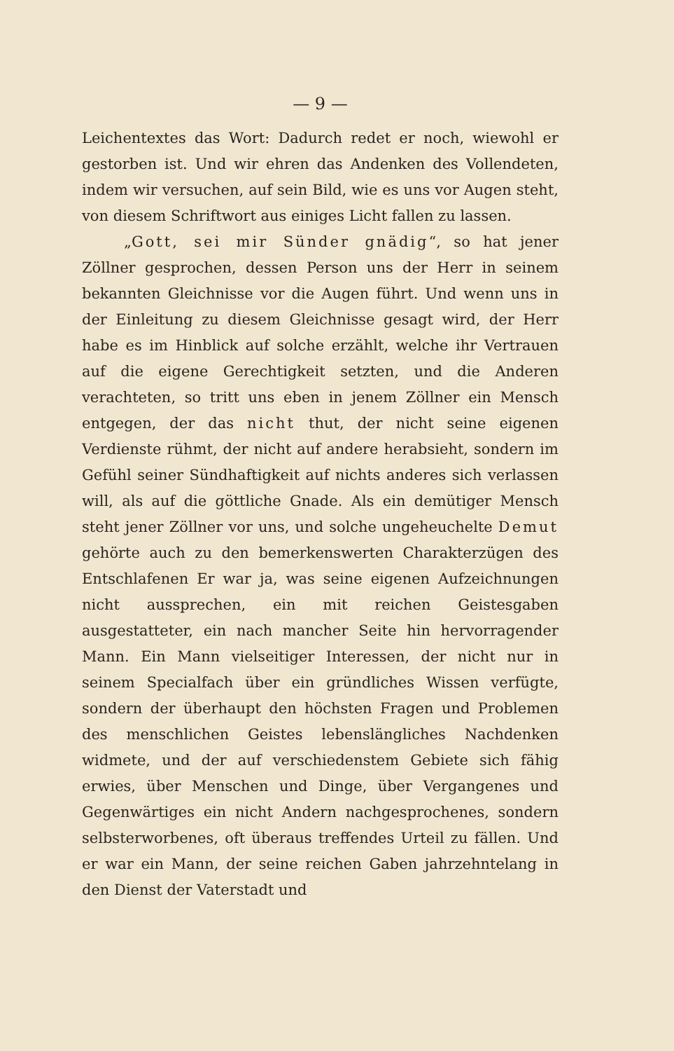— 9 —
Leichentextes das Wort: Dadurch redet er noch, wiewohl er gestorben ist. Und wir ehren das Andenken des Vollendeten, indem wir versuchen, auf sein Bild, wie es uns vor Augen steht, von diesem Schriftwort aus einiges Licht fallen zu lassen.
„Gott, sei mir Sünder gnädig“, so hat jener Zöllner gesprochen, dessen Person uns der Herr in seinem bekannten Gleichnisse vor die Augen führt. Und wenn uns in der Einleitung zu diesem Gleichnisse gesagt wird, der Herr habe es im Hinblick auf solche erzählt, welche ihr Vertrauen auf die eigene Gerechtigkeit setzten, und die Anderen verachteten, so tritt uns eben in jenem Zöllner ein Mensch entgegen, der das nicht thut, der nicht seine eigenen Verdienste rühmt, der nicht auf andere herabsieht, sondern im Gefühl seiner Sündhaftigkeit auf nichts anderes sich verlassen will, als auf die göttliche Gnade. Als ein demütiger Mensch steht jener Zöllner vor uns, und solche ungeheuchelte Demut gehörte auch zu den bemerkenswerten Charakterzügen des Entschlafenen Er war ja, was seine eigenen Aufzeichnungen nicht aussprechen, ein mit reichen Geistesgaben ausgestatteter, ein nach mancher Seite hin hervorragender Mann. Ein Mann vielseitiger Interessen, der nicht nur in seinem Specialfach über ein gründliches Wissen verfügte, sondern der überhaupt den höchsten Fragen und Problemen des menschlichen Geistes lebenslängliches Nachdenken widmete, und der auf verschiedenstem Gebiete sich fähig erwies, über Menschen und Dinge, über Vergangenes und Gegenwärtiges ein nicht Andern nachgesprochenes, sondern selbsterworbenes, oft überaus treffendes Urteil zu fällen. Und er war ein Mann, der seine reichen Gaben jahrzehntelang in den Dienst der Vaterstadt und